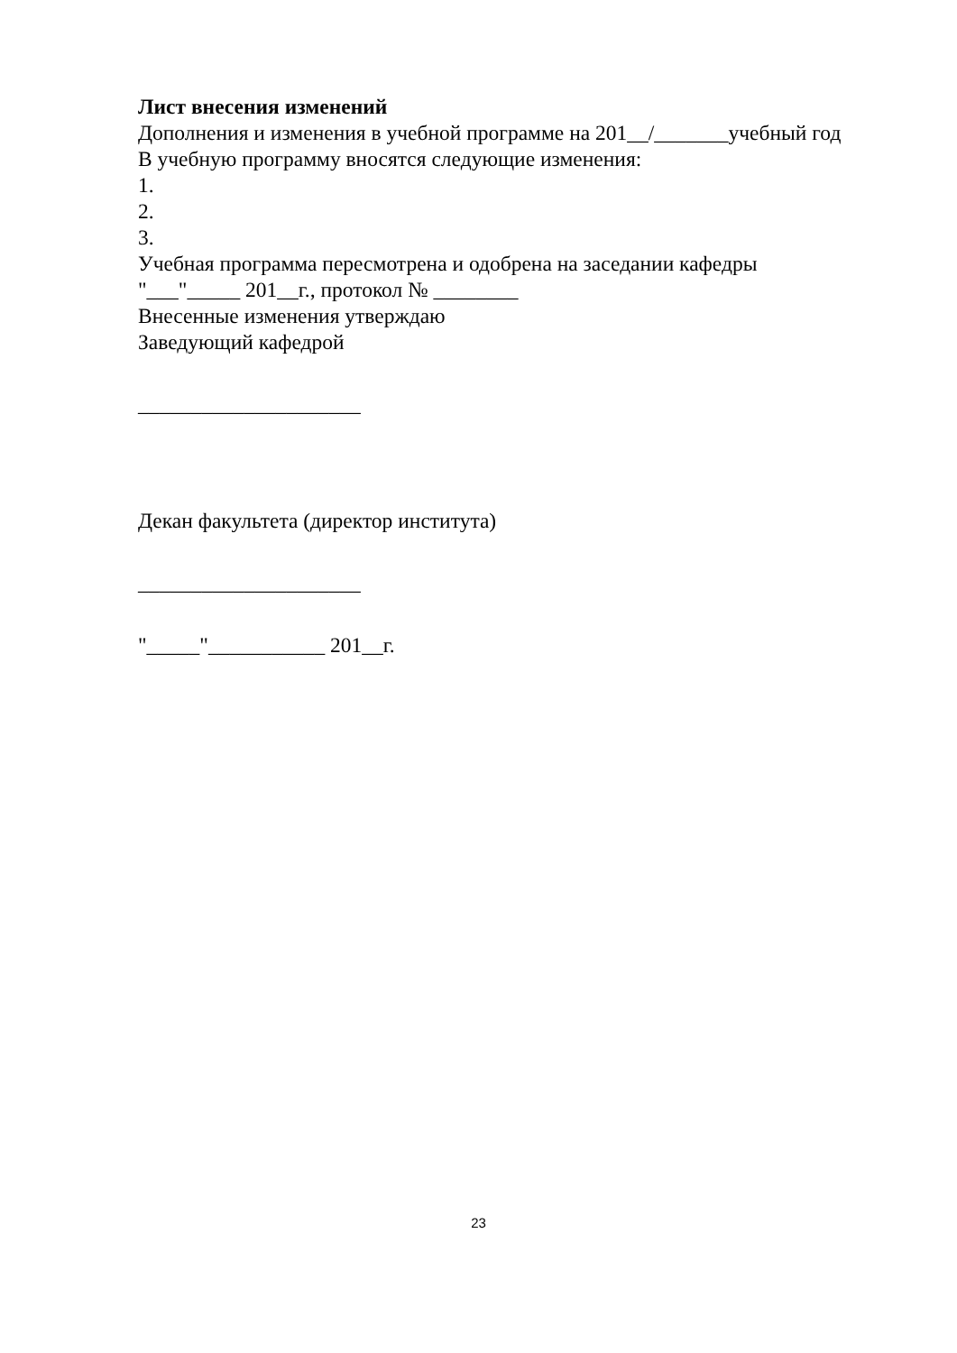Лист внесения изменений
Дополнения и изменения в учебной программе на 201__/_______учебный год
В учебную программу вносятся следующие изменения:
1.
2.
3.
Учебная программа пересмотрена и одобрена на заседании кафедры
"___"_____ 201__г., протокол № ________
Внесенные изменения утверждаю
Заведующий кафедрой
_____________________
Декан факультета (директор института)
_____________________
"_____"___________ 201__г.
23